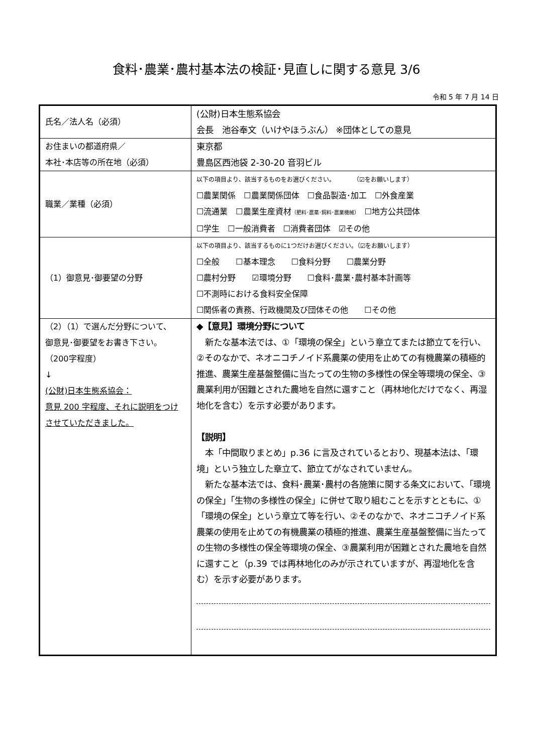食料･農業･農村基本法の検証･見直しに関する意見 3/6
令和 5 年 7 月 14 日
| 氏名／法人名（必須） | (公財)日本生態系協会 会長 池谷奉文（いけやほうぶん） ※団体としての意見 |
| お住まいの都道府県／ 本社･本店等の所在地（必須） | 東京都 豊島区西池袋 2-30-20 音羽ビル |
| 職業／業種（必須） | 以下の項目より、該当するものをお選びください。 （☑をお願いします） ☐農業関係 ☐農業関係団体 ☐食品製造･加工 ☐外食産業 ☐流通業 ☐農業生産資材 （肥料･農薬･飼料･農業機械） ☐地方公共団体 ☐学生 ☐一般消費者 ☐消費者団体 ☑その他 |
| （1）御意見･御要望の分野 | 以下の項目より、該当するものに1つだけお選びください。（☑をお願いします） ☐全般 ☐基本理念 ☐食料分野 ☐農業分野 ☐農村分野 ☑環境分野 ☐食料･農業･農村基本計画等 ☐不測時における食料安全保障 ☐関係者の責務、行政機関及び団体その他 ☐その他 |
| （2）（1）で選んだ分野について、 御意見･御要望をお書き下さい。 （200字程度） ↓ (公財)日本生態系協会： 意見 200 字程度、それに説明をつけさせていただきました。 | ◆【意見】環境分野について 新たな基本法では、①「環境の保全」という章立てまたは節立てを行い、②そのなかで、ネオニコチノイド系農薬の使用を止めての有機農業の積極的推進、農業生産基盤整備に当たっての生物の多様性の保全等環境の保全、③農業利用が困難とされた農地を自然に還すこと（再林地化だけでなく、再湿地化を含む）を示す必要があります。 【説明】 本「中間取りまとめ」p.36 に言及されているとおり、現基本法は、「環境」という独立した章立て、節立てがなされていません。 新たな基本法では、食料･農業･農村の各施策に関する条文において、「環境の保全」「生物の多様性の保全」に併せて取り組むことを示すとともに、①「環境の保全」という章立て等を行い、②そのなかで、ネオニコチノイド系農薬の使用を止めての有機農業の積極的推進、農業生産基盤整備に当たっての生物の多様性の保全等環境の保全、③農業利用が困難とされた農地を自然に還すこと（p.39 では再林地化のみが示されていますが、再湿地化を含む）を示す必要があります。 |